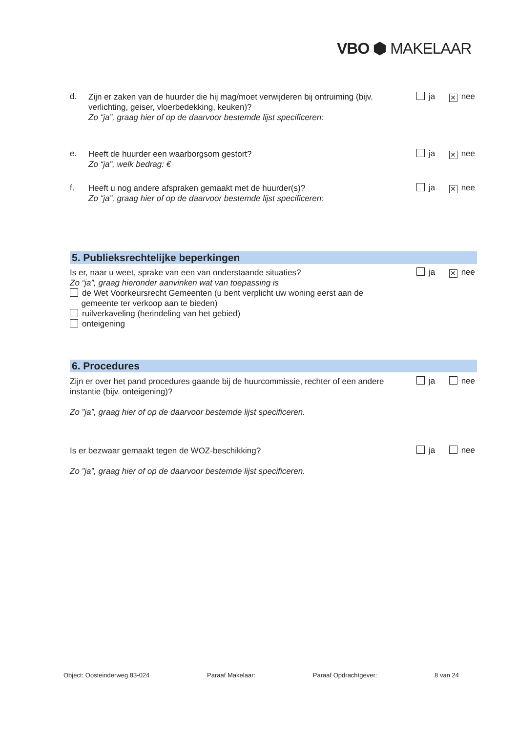VBO ⬢ MAKELAAR
d.
Zijn er zaken van de huurder die hij mag/moet verwijderen bij ontruiming (bijv. verlichting, geiser, vloerbedekking, keuken)?
Zo “ja”, graag hier of op de daarvoor bestemde lijst specificeren:
ja ✕ nee
e.
Heeft de huurder een waarborgsom gestort?
Zo “ja”, welk bedrag: €
ja ✕ nee
f.
Heeft u nog andere afspraken gemaakt met de huurder(s)?
Zo “ja”, graag hier of op de daarvoor bestemde lijst specificeren:
ja ✕ nee
5. Publieksrechtelijke beperkingen
Is er, naar u weet, sprake van een van onderstaande situaties?
Zo “ja”, graag hieronder aanvinken wat van toepassing is
de Wet Voorkeursrecht Gemeenten (u bent verplicht uw woning eerst aan de
gemeente ter verkoop aan te bieden)
ruilverkaveling (herindeling van het gebied)
onteigening
ja ✕ nee
6. Procedures
Zijn er over het pand procedures gaande bij de huurcommissie, rechter of een andere instantie (bijv. onteigening)?
Zo ”ja”, graag hier of op de daarvoor bestemde lijst specificeren.
ja nee
Is er bezwaar gemaakt tegen de WOZ-beschikking?
Zo ”ja”, graag hier of op de daarvoor bestemde lijst specificeren.
ja nee
Object: Oosteinderweg 83-024 Paraaf Makelaar: Paraaf Opdrachtgever: 8 van 24